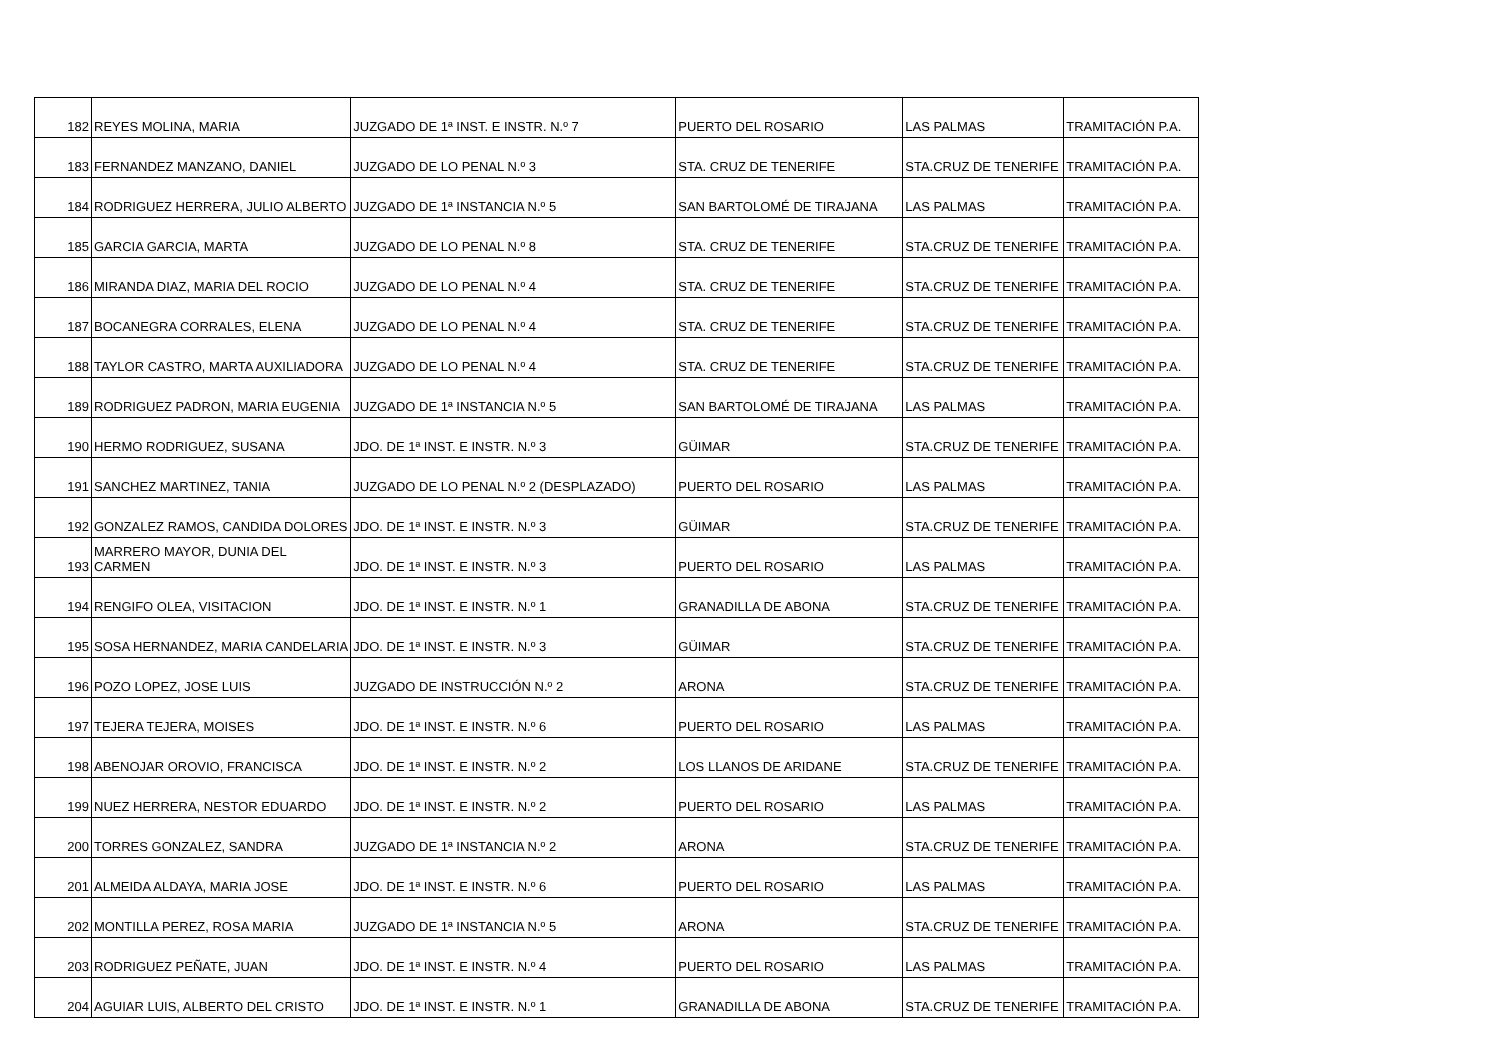| 182 | REYES MOLINA, MARIA | JUZGADO DE 1ª INST. E INSTR. N.º 7 | PUERTO DEL ROSARIO | LAS PALMAS | TRAMITACIÓN P.A. |
| 183 | FERNANDEZ MANZANO, DANIEL | JUZGADO DE LO PENAL N.º 3 | STA. CRUZ DE TENERIFE | STA.CRUZ DE TENERIFE | TRAMITACIÓN P.A. |
| 184 | RODRIGUEZ HERRERA, JULIO ALBERTO | JUZGADO DE 1ª INSTANCIA N.º 5 | SAN BARTOLOMÉ DE TIRAJANA | LAS PALMAS | TRAMITACIÓN P.A. |
| 185 | GARCIA GARCIA, MARTA | JUZGADO DE LO PENAL N.º 8 | STA. CRUZ DE TENERIFE | STA.CRUZ DE TENERIFE | TRAMITACIÓN P.A. |
| 186 | MIRANDA DIAZ, MARIA DEL ROCIO | JUZGADO DE LO PENAL N.º 4 | STA. CRUZ DE TENERIFE | STA.CRUZ DE TENERIFE | TRAMITACIÓN P.A. |
| 187 | BOCANEGRA CORRALES, ELENA | JUZGADO DE LO PENAL N.º 4 | STA. CRUZ DE TENERIFE | STA.CRUZ DE TENERIFE | TRAMITACIÓN P.A. |
| 188 | TAYLOR CASTRO, MARTA AUXILIADORA | JUZGADO DE LO PENAL N.º 4 | STA. CRUZ DE TENERIFE | STA.CRUZ DE TENERIFE | TRAMITACIÓN P.A. |
| 189 | RODRIGUEZ PADRON, MARIA EUGENIA | JUZGADO DE 1ª INSTANCIA N.º 5 | SAN BARTOLOMÉ DE TIRAJANA | LAS PALMAS | TRAMITACIÓN P.A. |
| 190 | HERMO RODRIGUEZ, SUSANA | JDO. DE 1ª INST. E INSTR. N.º 3 | GÜIMAR | STA.CRUZ DE TENERIFE | TRAMITACIÓN P.A. |
| 191 | SANCHEZ MARTINEZ, TANIA | JUZGADO DE LO PENAL N.º 2 (DESPLAZADO) | PUERTO DEL ROSARIO | LAS PALMAS | TRAMITACIÓN P.A. |
| 192 | GONZALEZ RAMOS, CANDIDA DOLORES | JDO. DE 1ª INST. E INSTR. N.º 3 | GÜIMAR | STA.CRUZ DE TENERIFE | TRAMITACIÓN P.A. |
| 193 | MARRERO MAYOR, DUNIA DEL CARMEN | JDO. DE 1ª INST. E INSTR. N.º 3 | PUERTO DEL ROSARIO | LAS PALMAS | TRAMITACIÓN P.A. |
| 194 | RENGIFO OLEA, VISITACION | JDO. DE 1ª INST. E INSTR. N.º 1 | GRANADILLA DE ABONA | STA.CRUZ DE TENERIFE | TRAMITACIÓN P.A. |
| 195 | SOSA HERNANDEZ, MARIA CANDELARIA | JDO. DE 1ª INST. E INSTR. N.º 3 | GÜIMAR | STA.CRUZ DE TENERIFE | TRAMITACIÓN P.A. |
| 196 | POZO LOPEZ, JOSE LUIS | JUZGADO DE INSTRUCCIÓN N.º 2 | ARONA | STA.CRUZ DE TENERIFE | TRAMITACIÓN P.A. |
| 197 | TEJERA TEJERA, MOISES | JDO. DE 1ª INST. E INSTR. N.º 6 | PUERTO DEL ROSARIO | LAS PALMAS | TRAMITACIÓN P.A. |
| 198 | ABENOJAR OROVIO, FRANCISCA | JDO. DE 1ª INST. E INSTR. N.º 2 | LOS LLANOS DE ARIDANE | STA.CRUZ DE TENERIFE | TRAMITACIÓN P.A. |
| 199 | NUEZ HERRERA, NESTOR EDUARDO | JDO. DE 1ª INST. E INSTR. N.º 2 | PUERTO DEL ROSARIO | LAS PALMAS | TRAMITACIÓN P.A. |
| 200 | TORRES GONZALEZ, SANDRA | JUZGADO DE 1ª INSTANCIA N.º 2 | ARONA | STA.CRUZ DE TENERIFE | TRAMITACIÓN P.A. |
| 201 | ALMEIDA ALDAYA, MARIA JOSE | JDO. DE 1ª INST. E INSTR. N.º 6 | PUERTO DEL ROSARIO | LAS PALMAS | TRAMITACIÓN P.A. |
| 202 | MONTILLA PEREZ, ROSA MARIA | JUZGADO DE 1ª INSTANCIA N.º 5 | ARONA | STA.CRUZ DE TENERIFE | TRAMITACIÓN P.A. |
| 203 | RODRIGUEZ PEÑATE, JUAN | JDO. DE 1ª INST. E INSTR. N.º 4 | PUERTO DEL ROSARIO | LAS PALMAS | TRAMITACIÓN P.A. |
| 204 | AGUIAR LUIS, ALBERTO DEL CRISTO | JDO. DE 1ª INST. E INSTR. N.º 1 | GRANADILLA DE ABONA | STA.CRUZ DE TENERIFE | TRAMITACIÓN P.A. |